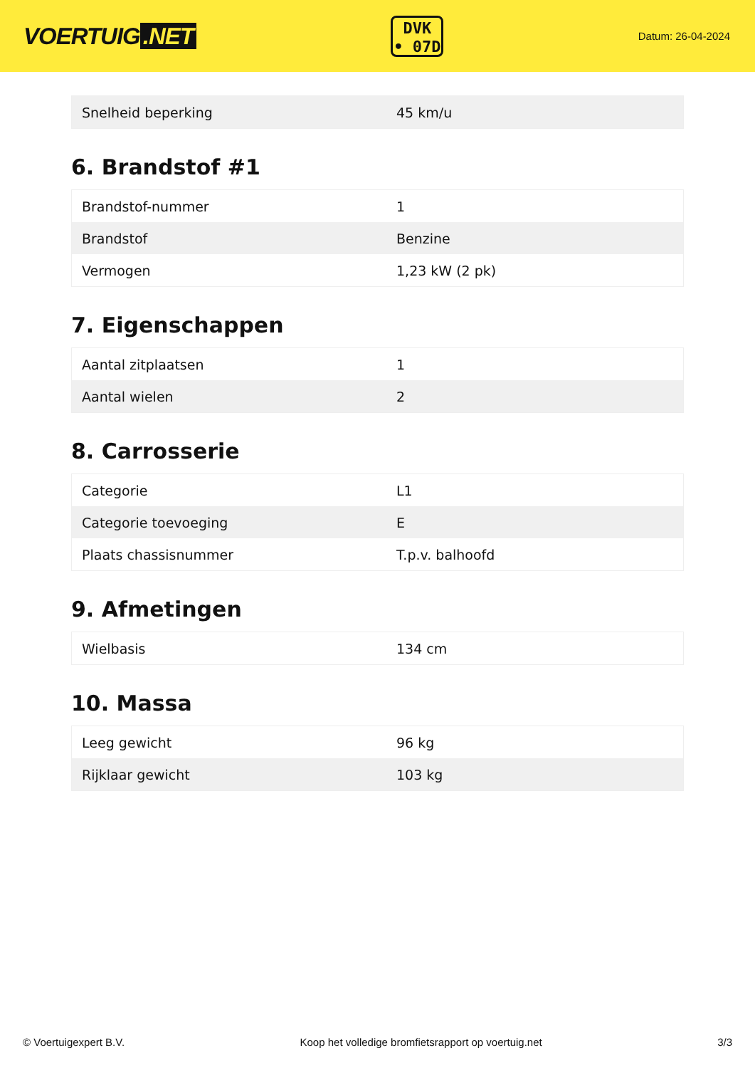VOERTUIG.NET
DVK
• 07D
Datum: 26-04-2024
| Snelheid beperking | 45 km/u |
6. Brandstof #1
| Brandstof-nummer | 1 |
| Brandstof | Benzine |
| Vermogen | 1,23 kW (2 pk) |
7. Eigenschappen
| Aantal zitplaatsen | 1 |
| Aantal wielen | 2 |
8. Carrosserie
| Categorie | L1 |
| Categorie toevoeging | E |
| Plaats chassisnummer | T.p.v. balhoofd |
9. Afmetingen
| Wielbasis | 134 cm |
10. Massa
| Leeg gewicht | 96 kg |
| Rijklaar gewicht | 103 kg |
© Voertuigexpert B.V. Koop het volledige bromfietsrapport op voertuig.net 3/3